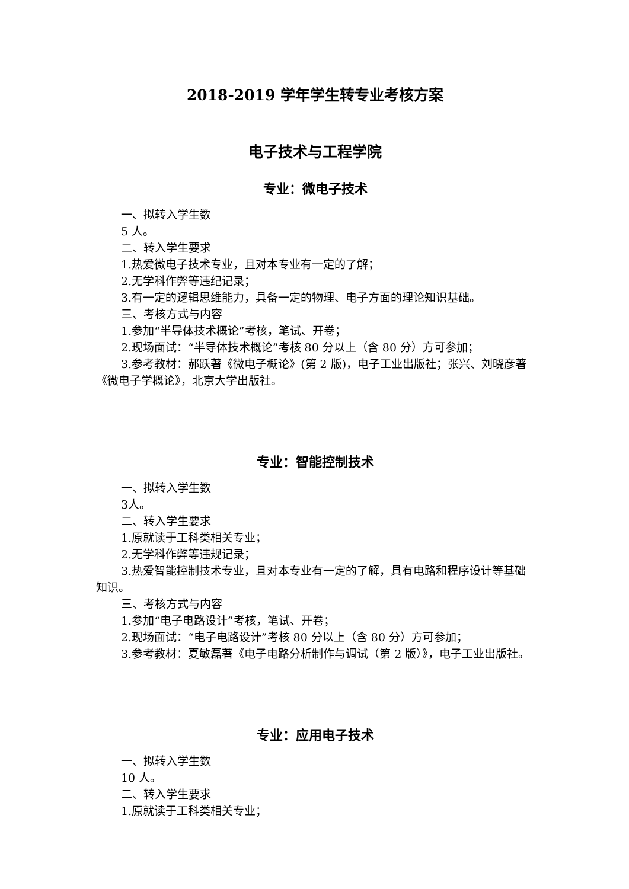2018-2019 学年学生转专业考核方案
电子技术与工程学院
专业：微电子技术
一、拟转入学生数
5 人。
二、转入学生要求
1.热爱微电子技术专业，且对本专业有一定的了解；
2.无学科作弊等违纪记录；
3.有一定的逻辑思维能力，具备一定的物理、电子方面的理论知识基础。
三、考核方式与内容
1.参加“半导体技术概论”考核，笔试、开卷；
2.现场面试：“半导体技术概论”考核 80 分以上（含 80 分）方可参加；
3.参考教材：郝跃著《微电子概论》(第 2 版)，电子工业出版社；张兴、刘晓彦著《微电子学概论》，北京大学出版社。
专业：智能控制技术
一、拟转入学生数
3人。
二、转入学生要求
1.原就读于工科类相关专业；
2.无学科作弊等违规记录；
3.热爱智能控制技术专业，且对本专业有一定的了解，具有电路和程序设计等基础知识。
三、考核方式与内容
1.参加“电子电路设计”考核，笔试、开卷；
2.现场面试：“电子电路设计”考核 80 分以上（含 80 分）方可参加；
3.参考教材：夏敏磊著《电子电路分析制作与调试（第 2 版）》，电子工业出版社。
专业：应用电子技术
一、拟转入学生数
10 人。
二、转入学生要求
1.原就读于工科类相关专业；